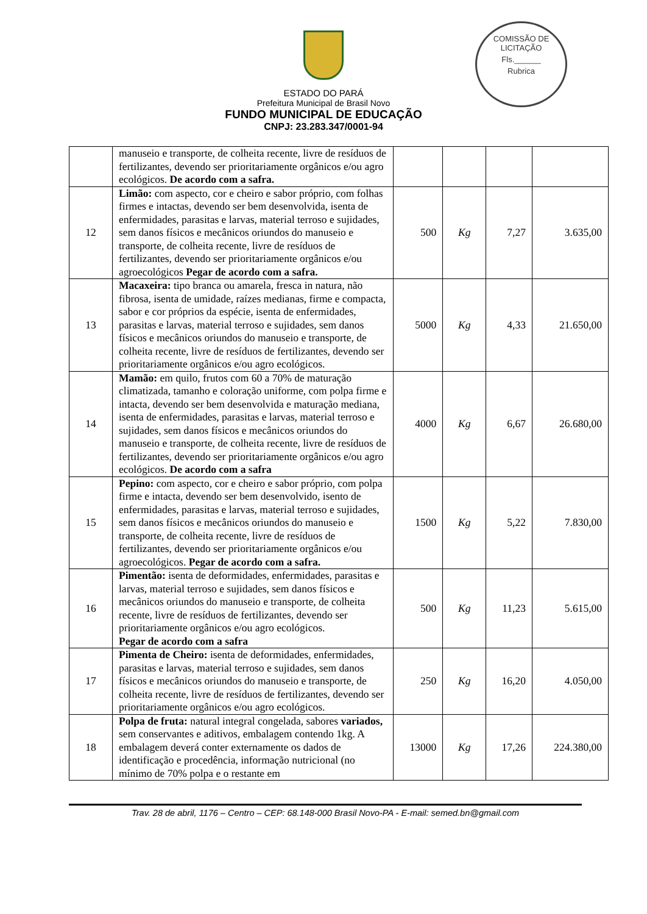COMISSÃO DE LICITAÇÃO
Fls.______
Rubrica
ESTADO DO PARÁ
Prefeitura Municipal de Brasil Novo
FUNDO MUNICIPAL DE EDUCAÇÃO
CNPJ: 23.283.347/0001-94
| | manuseio e transporte, de colheita recente, livre de resíduos de fertilizantes, devendo ser prioritariamente orgânicos e/ou agro ecológicos. De acordo com a safra. | | | | |
| 12 | Limão: com aspecto, cor e cheiro e sabor próprio, com folhas firmes e intactas, devendo ser bem desenvolvida, isenta de enfermidades, parasitas e larvas, material terroso e sujidades, sem danos físicos e mecânicos oriundos do manuseio e transporte, de colheita recente, livre de resíduos de fertilizantes, devendo ser prioritariamente orgânicos e/ou agroecológicos Pegar de acordo com a safra. | 500 | Kg | 7,27 | 3.635,00 |
| 13 | Macaxeira: tipo branca ou amarela, fresca in natura, não fibrosa, isenta de umidade, raízes medianas, firme e compacta, sabor e cor próprios da espécie, isenta de enfermidades, parasitas e larvas, material terroso e sujidades, sem danos físicos e mecânicos oriundos do manuseio e transporte, de colheita recente, livre de resíduos de fertilizantes, devendo ser prioritariamente orgânicos e/ou agro ecológicos. | 5000 | Kg | 4,33 | 21.650,00 |
| 14 | Mamão: em quilo, frutos com 60 a 70% de maturação climatizada, tamanho e coloração uniforme, com polpa firme e intacta, devendo ser bem desenvolvida e maturação mediana, isenta de enfermidades, parasitas e larvas, material terroso e sujidades, sem danos físicos e mecânicos oriundos do manuseio e transporte, de colheita recente, livre de resíduos de fertilizantes, devendo ser prioritariamente orgânicos e/ou agro ecológicos. De acordo com a safra | 4000 | Kg | 6,67 | 26.680,00 |
| 15 | Pepino: com aspecto, cor e cheiro e sabor próprio, com polpa firme e intacta, devendo ser bem desenvolvido, isento de enfermidades, parasitas e larvas, material terroso e sujidades, sem danos físicos e mecânicos oriundos do manuseio e transporte, de colheita recente, livre de resíduos de fertilizantes, devendo ser prioritariamente orgânicos e/ou agroecológicos. Pegar de acordo com a safra. | 1500 | Kg | 5,22 | 7.830,00 |
| 16 | Pimentão: isenta de deformidades, enfermidades, parasitas e larvas, material terroso e sujidades, sem danos físicos e mecânicos oriundos do manuseio e transporte, de colheita recente, livre de resíduos de fertilizantes, devendo ser prioritariamente orgânicos e/ou agro ecológicos. Pegar de acordo com a safra | 500 | Kg | 11,23 | 5.615,00 |
| 17 | Pimenta de Cheiro: isenta de deformidades, enfermidades, parasitas e larvas, material terroso e sujidades, sem danos físicos e mecânicos oriundos do manuseio e transporte, de colheita recente, livre de resíduos de fertilizantes, devendo ser prioritariamente orgânicos e/ou agro ecológicos. | 250 | Kg | 16,20 | 4.050,00 |
| 18 | Polpa de fruta: natural integral congelada, sabores variados, sem conservantes e aditivos, embalagem contendo 1kg. A embalagem deverá conter externamente os dados de identificação e procedência, informação nutricional (no mínimo de 70% polpa e o restante em | 13000 | Kg | 17,26 | 224.380,00 |
Trav. 28 de abril, 1176 – Centro – CEP: 68.148-000 Brasil Novo-PA - E-mail: semed.bn@gmail.com